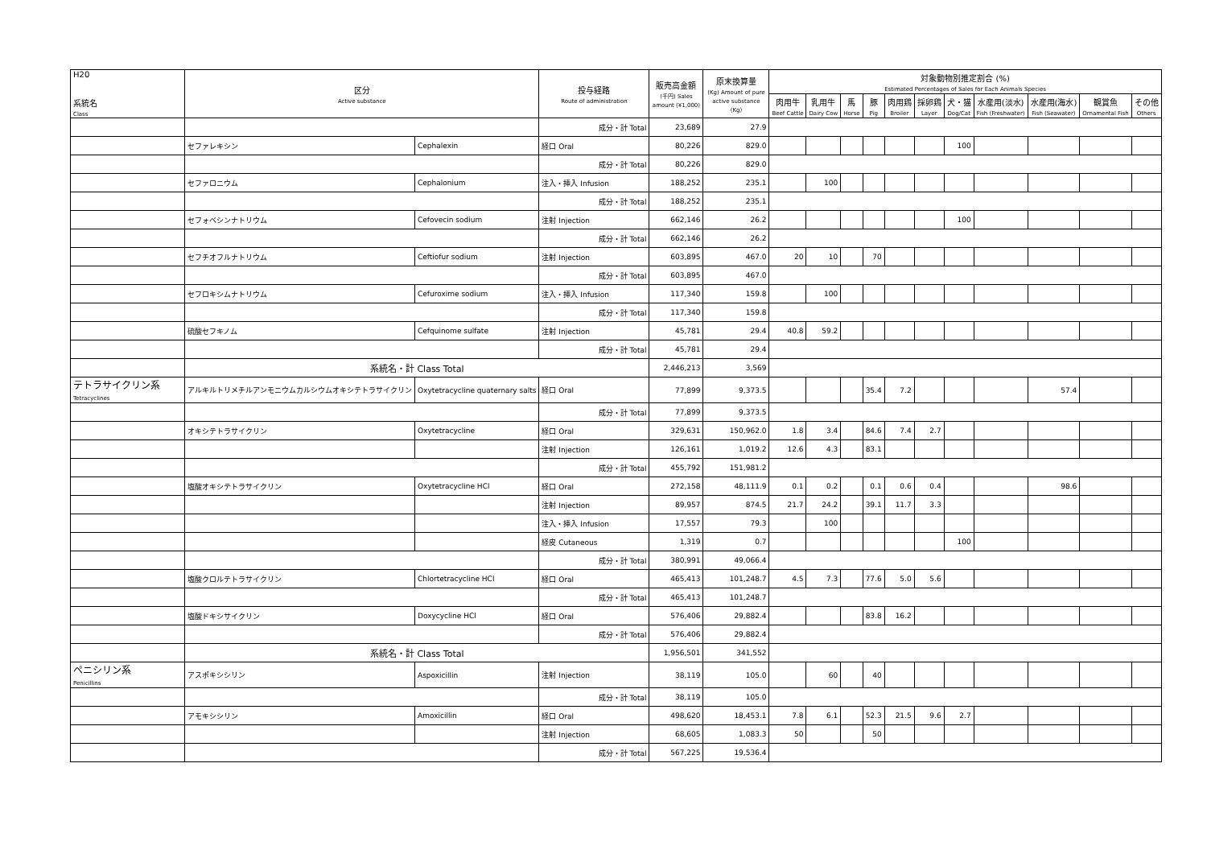| H20 系統名 Class | 区分 Active substance | | 投与経路 Route of administration | 販売高金額 (千円) Sales amount (¥1,000) | 原末換算量 (Kg) Amount of pure active substance (Kg) | 対象動物別推定割合 (%) Estimated Percentages of Sales for Each Animals Species | | | | | | | | | | |
| --- | --- | --- | --- | --- | --- | --- | --- | --- | --- | --- | --- | --- | --- | --- | --- | --- |
| | | | | | | 肉用牛 Beef Cattle | 乳用牛 Dairy Cow | 馬 Horse | 豚 Pig | 肉用鶏 Broiler | 採卵鶏 Layer | 犬・猫 Dog/Cat | 水産用(淡水) Fish (Freshwater) | 水産用(海水) Fish (Seawater) | 観賞魚 Ornamental Fish | その他 Others |
| | | | 成分・計 Total | 23,689 | 27.9 | | | | | | | | | | | |
| | セファレキシン | Cephalexin | 経口 Oral | 80,226 | 829.0 | | | | | | | 100 | | | | |
| | | | 成分・計 Total | 80,226 | 829.0 | | | | | | | | | | | |
| | セファロニウム | Cephalonium | 注入・挿入 Infusion | 188,252 | 235.1 | | 100 | | | | | | | | | |
| | | | 成分・計 Total | 188,252 | 235.1 | | | | | | | | | | | |
| | セフォベシンナトリウム | Cefovecin sodium | 注射 Injection | 662,146 | 26.2 | | | | | | | 100 | | | | |
| | | | 成分・計 Total | 662,146 | 26.2 | | | | | | | | | | | |
| | セフチオフルナトリウム | Ceftiofur sodium | 注射 Injection | 603,895 | 467.0 | 20 | 10 | | 70 | | | | | | | |
| | | | 成分・計 Total | 603,895 | 467.0 | | | | | | | | | | | |
| | セフロキシムナトリウム | Cefuroxime sodium | 注入・挿入 Infusion | 117,340 | 159.8 | | 100 | | | | | | | | | |
| | | | 成分・計 Total | 117,340 | 159.8 | | | | | | | | | | | |
| | 硫酸セフキノム | Cefquinome sulfate | 注射 Injection | 45,781 | 29.4 | 40.8 | 59.2 | | | | | | | | | |
| | | | 成分・計 Total | 45,781 | 29.4 | | | | | | | | | | | |
| | 系統名・計 Class Total | | | 2,446,213 | 3,569 | | | | | | | | | | | |
| テトラサイクリン系 Tetracyclines | アルキルトリメチルアンモニウムカルシウムオキシテトラサイクリン | Oxytetracycline quaternary salts | 経口 Oral | 77,899 | 9,373.5 | | | | 35.4 | 7.2 | | | | 57.4 | | |
| | | | 成分・計 Total | 77,899 | 9,373.5 | | | | | | | | | | | |
| | オキシテトラサイクリン | Oxytetracycline | 経口 Oral | 329,631 | 150,962.0 | 1.8 | 3.4 | | 84.6 | 7.4 | 2.7 | | | | | |
| | | | 注射 Injection | 126,161 | 1,019.2 | 12.6 | 4.3 | | 83.1 | | | | | | | |
| | | | 成分・計 Total | 455,792 | 151,981.2 | | | | | | | | | | | |
| | 塩酸オキシテトラサイクリン | Oxytetracycline HCl | 経口 Oral | 272,158 | 48,111.9 | 0.1 | 0.2 | | 0.1 | 0.6 | 0.4 | | | 98.6 | | |
| | | | 注射 Injection | 89,957 | 874.5 | 21.7 | 24.2 | | 39.1 | 11.7 | 3.3 | | | | | |
| | | | 注入・挿入 Infusion | 17,557 | 79.3 | | 100 | | | | | | | | | |
| | | | 経皮 Cutaneous | 1,319 | 0.7 | | | | | | | 100 | | | | |
| | | | 成分・計 Total | 380,991 | 49,066.4 | | | | | | | | | | | |
| | 塩酸クロルテトラサイクリン | Chlortetracycline HCl | 経口 Oral | 465,413 | 101,248.7 | 4.5 | 7.3 | | 77.6 | 5.0 | 5.6 | | | | | |
| | | | 成分・計 Total | 465,413 | 101,248.7 | | | | | | | | | | | |
| | 塩酸ドキシサイクリン | Doxycycline HCl | 経口 Oral | 576,406 | 29,882.4 | | | | 83.8 | 16.2 | | | | | | |
| | | | 成分・計 Total | 576,406 | 29,882.4 | | | | | | | | | | | |
| | 系統名・計 Class Total | | | 1,956,501 | 341,552 | | | | | | | | | | | |
| ペニシリン系 Penicillins | アスポキシシリン | Aspoxicillin | 注射 Injection | 38,119 | 105.0 | | 60 | | 40 | | | | | | | |
| | | | 成分・計 Total | 38,119 | 105.0 | | | | | | | | | | | |
| | アモキシシリン | Amoxicillin | 経口 Oral | 498,620 | 18,453.1 | 7.8 | 6.1 | | 52.3 | 21.5 | 9.6 | 2.7 | | | | |
| | | | 注射 Injection | 68,605 | 1,083.3 | 50 | | | 50 | | | | | | | |
| | | | 成分・計 Total | 567,225 | 19,536.4 | | | | | | | | | | | |